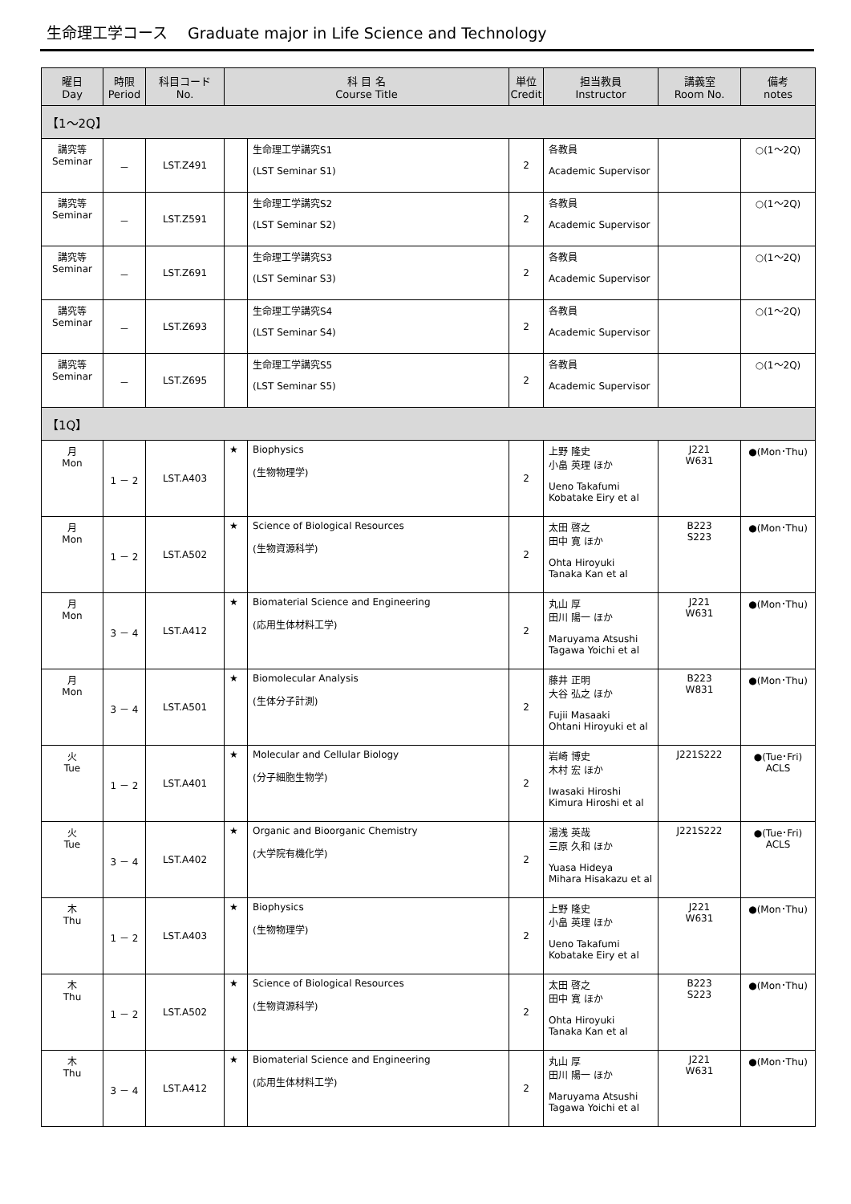生命理工学コース　 Graduate major in Life Science and Technology
| 曜日 Day | 時限 Period | 科目コード No. | 科 目 名 Course Title | | 単位 Credit | 担当教員 Instructor | 講義室 Room No. | 備考 notes |
| --- | --- | --- | --- | --- | --- | --- | --- | --- |
| 【1～2Q】 | | | | | | | | |
| 講究等 Seminar | － | LST.Z491 | | 生命理工学講究S1 (LST Seminar S1) | 2 | 各教員 Academic Supervisor | | ○(1～2Q) |
| 講究等 Seminar | － | LST.Z591 | | 生命理工学講究S2 (LST Seminar S2) | 2 | 各教員 Academic Supervisor | | ○(1～2Q) |
| 講究等 Seminar | － | LST.Z691 | | 生命理工学講究S3 (LST Seminar S3) | 2 | 各教員 Academic Supervisor | | ○(1～2Q) |
| 講究等 Seminar | － | LST.Z693 | | 生命理工学講究S4 (LST Seminar S4) | 2 | 各教員 Academic Supervisor | | ○(1～2Q) |
| 講究等 Seminar | － | LST.Z695 | | 生命理工学講究S5 (LST Seminar S5) | 2 | 各教員 Academic Supervisor | | ○(1～2Q) |
| 【1Q】 | | | | | | | | |
| 月 Mon | 1 － 2 | LST.A403 | ★ | Biophysics (生物物理学) | 2 | 上野 隆史 小畠 英理 ほか Ueno Takafumi Kobatake Eiry et al | J221 W631 | ●(Mon･Thu) |
| 月 Mon | 1 － 2 | LST.A502 | ★ | Science of Biological Resources (生物資源科学) | 2 | 太田 啓之 田中 寛 ほか Ohta Hiroyuki Tanaka Kan et al | B223 S223 | ●(Mon･Thu) |
| 月 Mon | 3 － 4 | LST.A412 | ★ | Biomaterial Science and Engineering (応用生体材料工学) | 2 | 丸山 厚 田川 陽一 ほか Maruyama Atsushi Tagawa Yoichi et al | J221 W631 | ●(Mon･Thu) |
| 月 Mon | 3 － 4 | LST.A501 | ★ | Biomolecular Analysis (生体分子計測) | 2 | 藤井 正明 大谷 弘之 ほか Fujii Masaaki Ohtani Hiroyuki et al | B223 W831 | ●(Mon･Thu) |
| 火 Tue | 1 － 2 | LST.A401 | ★ | Molecular and Cellular Biology (分子細胞生物学) | 2 | 岩崎 博史 木村 宏 ほか Iwasaki Hiroshi Kimura Hiroshi et al | J221S222 | ●(Tue･Fri) ACLS |
| 火 Tue | 3 － 4 | LST.A402 | ★ | Organic and Bioorganic Chemistry (大学院有機化学) | 2 | 湯浅 英哉 三原 久和 ほか Yuasa Hideya Mihara Hisakazu et al | J221S222 | ●(Tue･Fri) ACLS |
| 木 Thu | 1 － 2 | LST.A403 | ★ | Biophysics (生物物理学) | 2 | 上野 隆史 小畠 英理 ほか Ueno Takafumi Kobatake Eiry et al | J221 W631 | ●(Mon･Thu) |
| 木 Thu | 1 － 2 | LST.A502 | ★ | Science of Biological Resources (生物資源科学) | 2 | 太田 啓之 田中 寛 ほか Ohta Hiroyuki Tanaka Kan et al | B223 S223 | ●(Mon･Thu) |
| 木 Thu | 3 － 4 | LST.A412 | ★ | Biomaterial Science and Engineering (応用生体材料工学) | 2 | 丸山 厚 田川 陽一 ほか Maruyama Atsushi Tagawa Yoichi et al | J221 W631 | ●(Mon･Thu) |